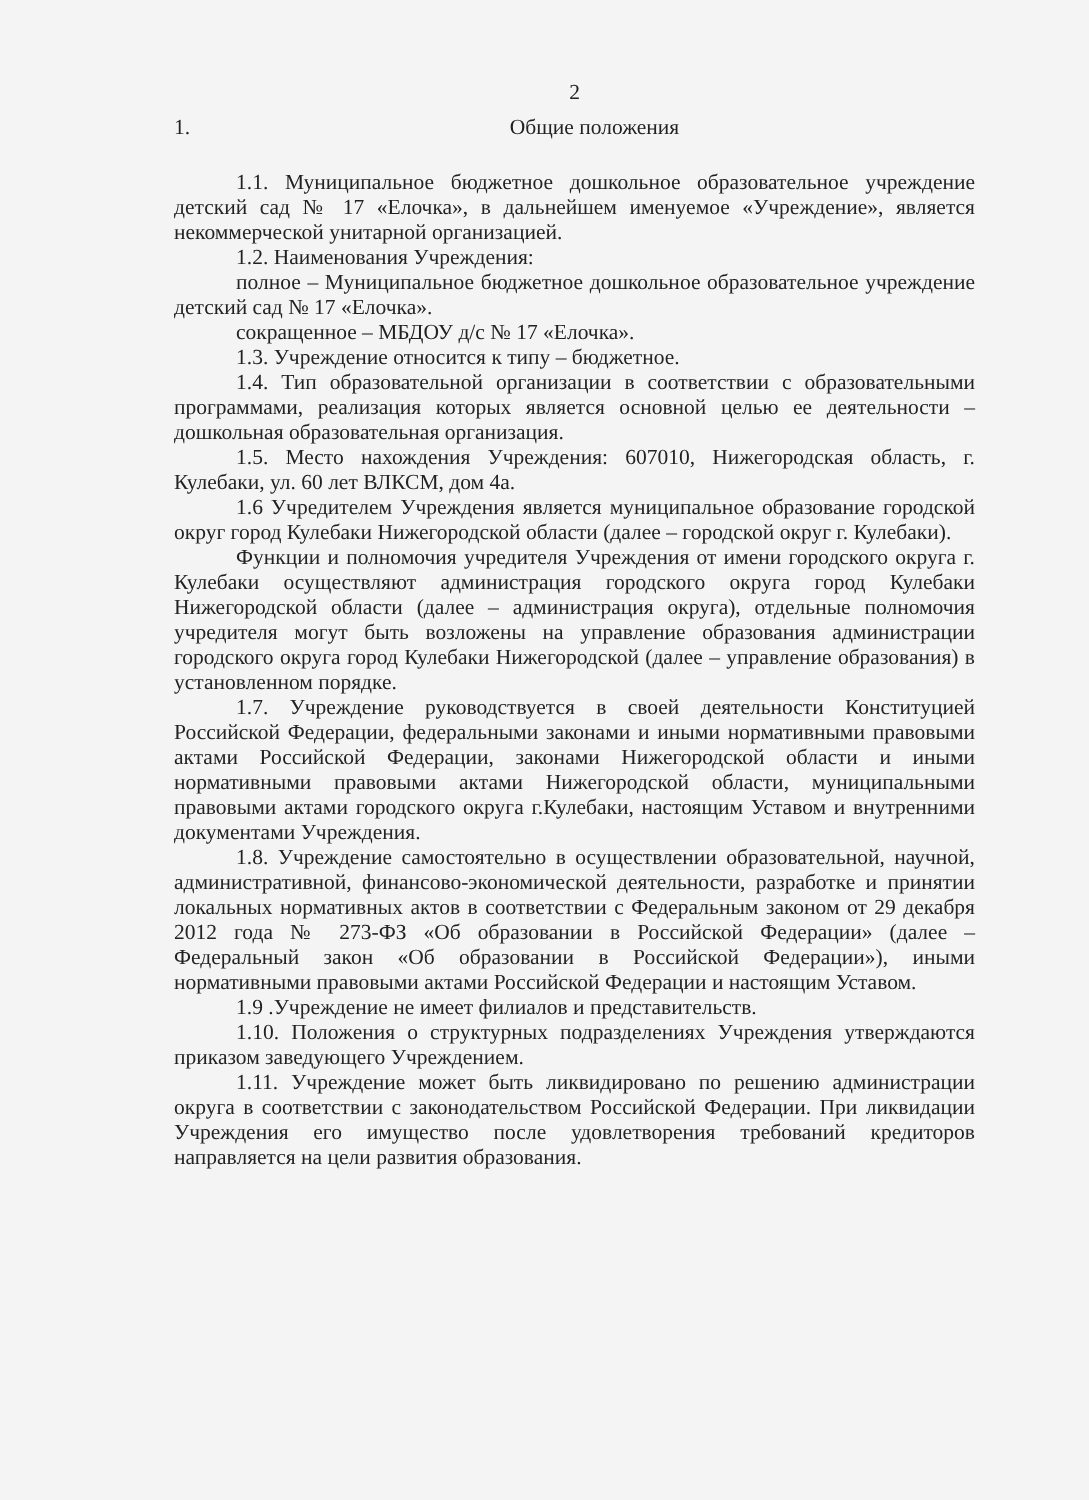2
1. Общие положения
1.1. Муниципальное бюджетное дошкольное образовательное учреждение детский сад № 17 «Елочка», в дальнейшем именуемое «Учреждение», является некоммерческой унитарной организацией.
1.2. Наименования Учреждения:
полное – Муниципальное бюджетное дошкольное образовательное учреждение детский сад № 17 «Елочка».
сокращенное – МБДОУ д/с № 17 «Елочка».
1.3. Учреждение относится к типу – бюджетное.
1.4. Тип образовательной организации в соответствии с образовательными программами, реализация которых является основной целью ее деятельности – дошкольная образовательная организация.
1.5. Место нахождения Учреждения: 607010, Нижегородская область, г. Кулебаки, ул. 60 лет ВЛКСМ, дом 4а.
1.6 Учредителем Учреждения является муниципальное образование городской округ город Кулебаки Нижегородской области (далее – городской округ г. Кулебаки).
Функции и полномочия учредителя Учреждения от имени городского округа г. Кулебаки осуществляют администрация городского округа город Кулебаки Нижегородской области (далее – администрация округа), отдельные полномочия учредителя могут быть возложены на управление образования администрации городского округа город Кулебаки Нижегородской (далее – управление образования) в установленном порядке.
1.7. Учреждение руководствуется в своей деятельности Конституцией Российской Федерации, федеральными законами и иными нормативными правовыми актами Российской Федерации, законами Нижегородской области и иными нормативными правовыми актами Нижегородской области, муниципальными правовыми актами городского округа г.Кулебаки, настоящим Уставом и внутренними документами Учреждения.
1.8. Учреждение самостоятельно в осуществлении образовательной, научной, административной, финансово-экономической деятельности, разработке и принятии локальных нормативных актов в соответствии с Федеральным законом от 29 декабря 2012 года № 273-ФЗ «Об образовании в Российской Федерации» (далее – Федеральный закон «Об образовании в Российской Федерации»), иными нормативными правовыми актами Российской Федерации и настоящим Уставом.
1.9 .Учреждение не имеет филиалов и представительств.
1.10. Положения о структурных подразделениях Учреждения утверждаются приказом заведующего Учреждением.
1.11. Учреждение может быть ликвидировано по решению администрации округа в соответствии с законодательством Российской Федерации. При ликвидации Учреждения его имущество после удовлетворения требований кредиторов направляется на цели развития образования.